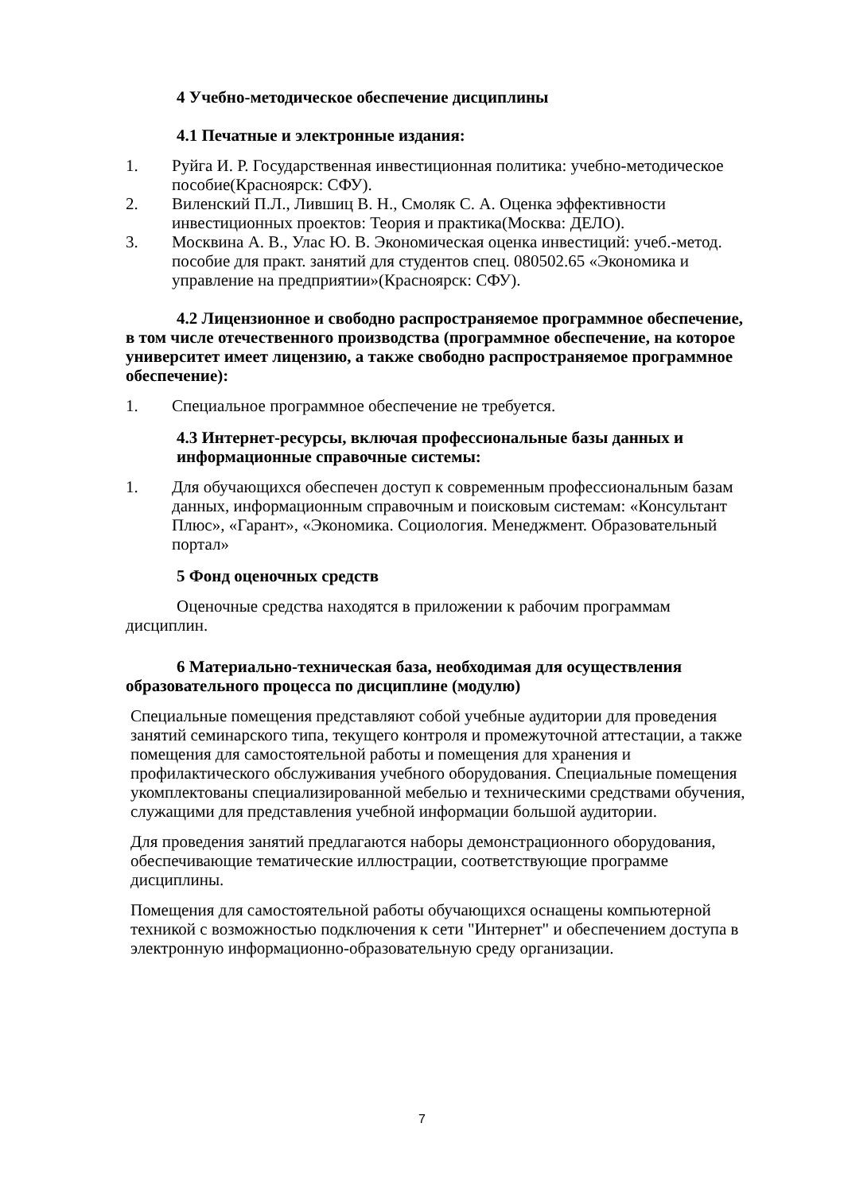4 Учебно-методическое обеспечение дисциплины
4.1 Печатные и электронные издания:
1. Руйга И. Р. Государственная инвестиционная политика: учебно-методическое пособие(Красноярск: СФУ).
2. Виленский П.Л., Лившиц В. Н., Смоляк С. А. Оценка эффективности инвестиционных проектов: Теория и практика(Москва: ДЕЛО).
3. Москвина А. В., Улас Ю. В. Экономическая оценка инвестиций: учеб.-метод. пособие для практ. занятий для студентов спец. 080502.65 «Экономика и управление на предприятии»(Красноярск: СФУ).
4.2 Лицензионное и свободно распространяемое программное обеспечение, в том числе отечественного производства (программное обеспечение, на которое университет имеет лицензию, а также свободно распространяемое программное обеспечение):
1. Специальное программное обеспечение не требуется.
4.3 Интернет-ресурсы, включая профессиональные базы данных и информационные справочные системы:
1. Для обучающихся обеспечен доступ к современным профессиональным базам данных, информационным справочным и поисковым системам: «Консультант Плюс», «Гарант», «Экономика. Социология. Менеджмент. Образовательный портал»
5 Фонд оценочных средств
Оценочные средства находятся в приложении к рабочим программам дисциплин.
6 Материально-техническая база, необходимая для осуществления образовательного процесса по дисциплине (модулю)
Специальные помещения представляют собой учебные аудитории для проведения занятий семинарского типа, текущего контроля и промежуточной аттестации, а также помещения для самостоятельной работы и помещения для хранения и профилактического обслуживания учебного оборудования. Специальные помещения укомплектованы специализированной мебелью и техническими средствами обучения, служащими для представления учебной информации большой аудитории.
Для проведения занятий предлагаются наборы демонстрационного оборудования, обеспечивающие тематические иллюстрации, соответствующие программе дисциплины.
Помещения для самостоятельной работы обучающихся оснащены компьютерной техникой с возможностью подключения к сети "Интернет" и обеспечением доступа в электронную информационно-образовательную среду организации.
7